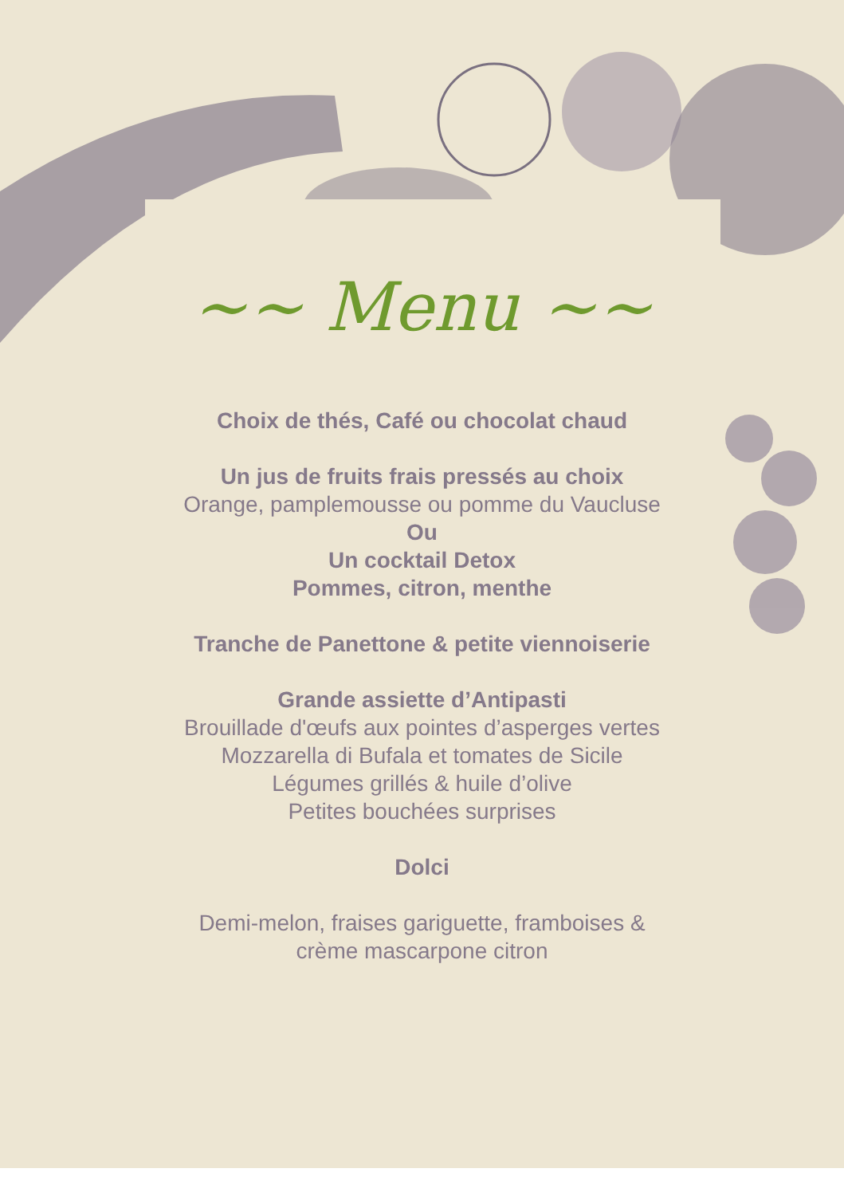~~ Menu ~~
Choix de thés, Café ou chocolat chaud
Un jus de fruits frais pressés au choix
Orange, pamplemousse ou pomme du Vaucluse
Ou
Un cocktail Detox
Pommes, citron, menthe
Tranche de Panettone & petite viennoiserie
Grande assiette d’Antipasti
Brouillade d'œufs aux pointes d’asperges vertes
Mozzarella di Bufala et tomates de Sicile
Légumes grillés & huile d’olive
Petites bouchées surprises
Dolci
Demi-melon, fraises gariguette, framboises & crème mascarpone citron